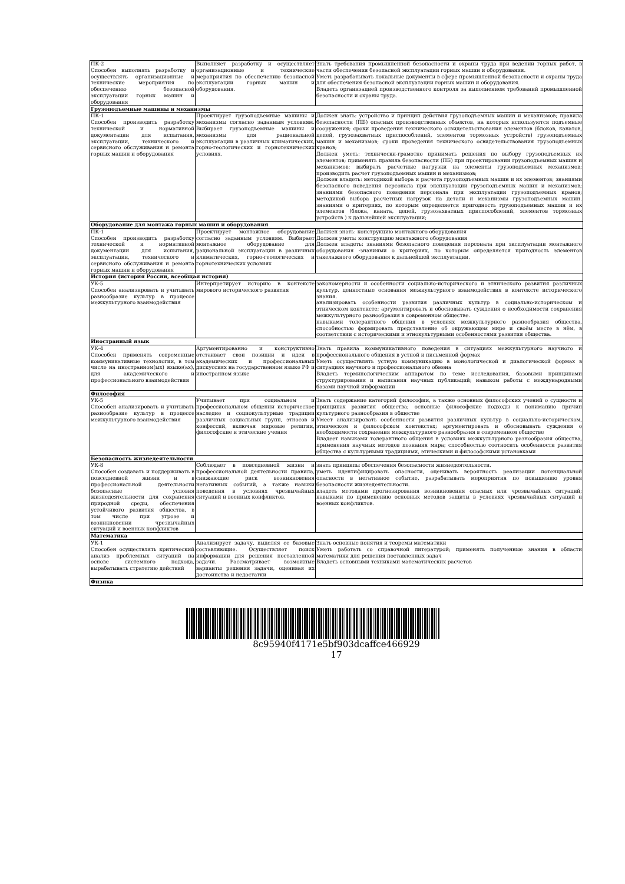| ПК-2 Способен выполнять разработку и осуществлять организационные и технические мероприятия по обеспечению безопасной эксплуатации горных машин и оборудования | Выполняет разработку и осуществляет организационные и технические мероприятия по обеспечению безопасной эксплуатации горных машин и оборудования. | Знать требования промышленной безопасности и охраны труда при ведении горных работ, в части обеспечения безопасной эксплуатации горных машин и оборудования. Уметь разрабатывать локальные документы в сфере промышленной безопасности и охраны труда для обеспечения безопасной эксплуатации горных машин и оборудования. Владеть организацией производственного контроля за выполнением требований промышленной безопасности и охраны труда. |
| Грузоподъемные машины и механизмы | | |
| ПК-1 Способен производить разработку технической и нормативной документации для испытания, эксплуатации, технического и сервисного обслуживания и ремонта горных машин и оборудования | Проектирует грузоподъемные машины и механизмы согласно заданным условиям. Выбирает грузоподъемные машины и механизмы для рациональной эксплуатации в различных климатических, горно-геологических и горнотехнических условиях. | Должен знать: устройство и принцип действия грузоподъемных машин и механизмов; правила безопасности (ПБ) опасных производственных объектов, на которых используются подъемные сооружения; сроки проведения технического освидетельствования элементов (блоков, канатов, цепей, грузозахватных приспособлений, элементов тормозных устройств) грузоподъемных машин и механизмов; сроки проведения технического освидетельствования грузоподъемных кранов; Должен уметь: технически-грамотно принимать решения по выбору грузоподъемных их элементов; применять правила безопасности (ПБ) при проектировании грузоподъемных машин и механизмов; выбирать расчетные нагрузки на элементы грузоподъемных механизмов; производить расчет грузоподъемных машин и механизмов; Должен владеть: методикой выбора и расчета грузоподъемных машин и их элементов; знаниями безопасного поведения персонала при эксплуатации грузоподъемных машин и механизмов; знаниями безопасного поведения персонала при эксплуатации грузоподъемных кранов; методикой выбора расчетных нагрузок на детали и механизмы грузоподъемных машин. знаниями о критериях, по которым определяется пригодность грузоподъемных машин и их элементов (блока, каната, цепей, грузозахватных приспособлений, элементов тормозных устройств ) к дальнейшей эксплуатации; |
| Оборудование для монтажа горных машин и оборудования | | |
| ПК-1 Способен производить разработку технической и нормативной документации для испытания, эксплуатации, технического и сервисного обслуживания и ремонта горных машин и оборудования | Проектирует монтажное оборудование согласно заданным условиям. Выбирает монтажное оборудование для рациональной эксплуатации в различных климатических, горно-геологических и горнотехнических условиях | Должен знать: конструкцию монтажного оборудования Должен уметь: конструкцию монтажного оборудования Должен владеть: знаниями безопасного поведения персонала при эксплуатации монтажного оборудования -знаниями о критериях, по которым определяется пригодность элементов такелажного оборудования к дальнейшей эксплуатации. |
| История (история России, всеобщая история) | | |
| УК-5 Способен анализировать и учитывать разнообразие культур в процессе межкультурного взаимодействия | Интерпретирует историю в контексте мирового исторического развития | закономерности и особенности социально-исторического и этнического развития различных культур, ценностные основания межкультурного взаимодействия в контексте исторического знания. анализировать особенности развития различных культур в социально-историческом и этническом контексте; аргументировать и обосновывать суждения о необходимости сохранения межкультурного разнообразия в современном обществе. навыками толерантного общения в условиях межкультурного разнообразия общества, способностью формировать представление об окружающем мире и своём месте в нём, в соответствии с историческими и этнокультурными особенностями развития общества. |
| Иностранный язык | | |
| УК-4 Способен применять современные коммуникативные технологии, в том числе на иностранном(ых) языке(ах), для академического и профессионального взаимодействия | Аргументированно и конструктивно отстаивает свои позиции и идеи в академических и профессиональных дискуссиях на государственном языке РФ и иностранном языке | Знать правила коммуникативного поведения в ситуациях межкультурного научного и профессионального общения в устной и письменной формах Уметь осуществлять устную коммуникацию в монологической и диалогической формах в ситуациях научного и профессионального обмена Владеть терминологическим аппаратом по теме исследования, базовыми принципами структурирования и написания научных публикаций; навыком работы с международными базами научной информации |
| Философия | | |
| УК-5 Способен анализировать и учитывать разнообразие культур в процессе межкультурного взаимодействия | Учитывает при социальном и профессиональном общении историческое наследие и социокультурные традиции различных социальных групп, этносов и конфессий, включая мировые религии, философские и этические учения | Знать содержание категорий философии, а также основных философских учений о сущности и принципах развития общества; основные философские подходы к пониманию причин культурного разнообразия в обществе Умеет анализировать особенности развития различных культур в социально-историческом, этническом и философском контекстах; аргументировать и обосновывать суждения о необходимости сохранения межкультурного разнообразия в современном обществе Владеет навыками толерантного общения в условиях межкультурного разнообразия общества, применения научных методов познания мира; способностью соотносить особенности развития общества с культурными традициями, этическими и философскими установками |
| Безопасность жизнедеятельности | | |
| УК-8 Способен создавать и поддерживать в повседневной жизни и в профессиональной деятельности безопасные условия жизнедеятельности для сохранения природной среды, обеспечения устойчивого развития общества, в том числе при угрозе и возникновении чрезвычайных ситуаций и военных конфликтов | Соблюдает в повседневной жизни и профессиональной деятельности правила, снижающие риск возникновения негативных событий, а также навыки поведения в условиях чрезвычайных ситуаций и военных конфликтов. | знать принципы обеспечения безопасности жизнедеятельности. уметь идентифицировать опасности, оценивать вероятность реализации потенциальной опасности в негативное событие, разрабатывать мероприятия по повышению уровня безопасности жизнедеятельности. владеть методами прогнозирования возникновения опасных или чрезвычайных ситуаций; навыками по применению основных методов защиты в условиях чрезвычайных ситуаций и военных конфликтов. |
| Математика | | |
| УК-1 Способен осуществлять критический анализ проблемных ситуаций на основе системного подхода, вырабатывать стратегию действий | Анализирует задачу, выделяя ее базовые составляющие. Осуществляет поиск информации для решения поставленной задачи. Рассматривает возможные варианты решения задачи, оценивая их достоинства и недостатки | Знать основные понятия и теоремы математики Уметь работать со справочной литературой; применять полученные знания в области математики для решения поставленных задач Владеть основными техниками математических расчетов |
| Физика | | |
8c95940f4171e5bf903dcaffce466929
17